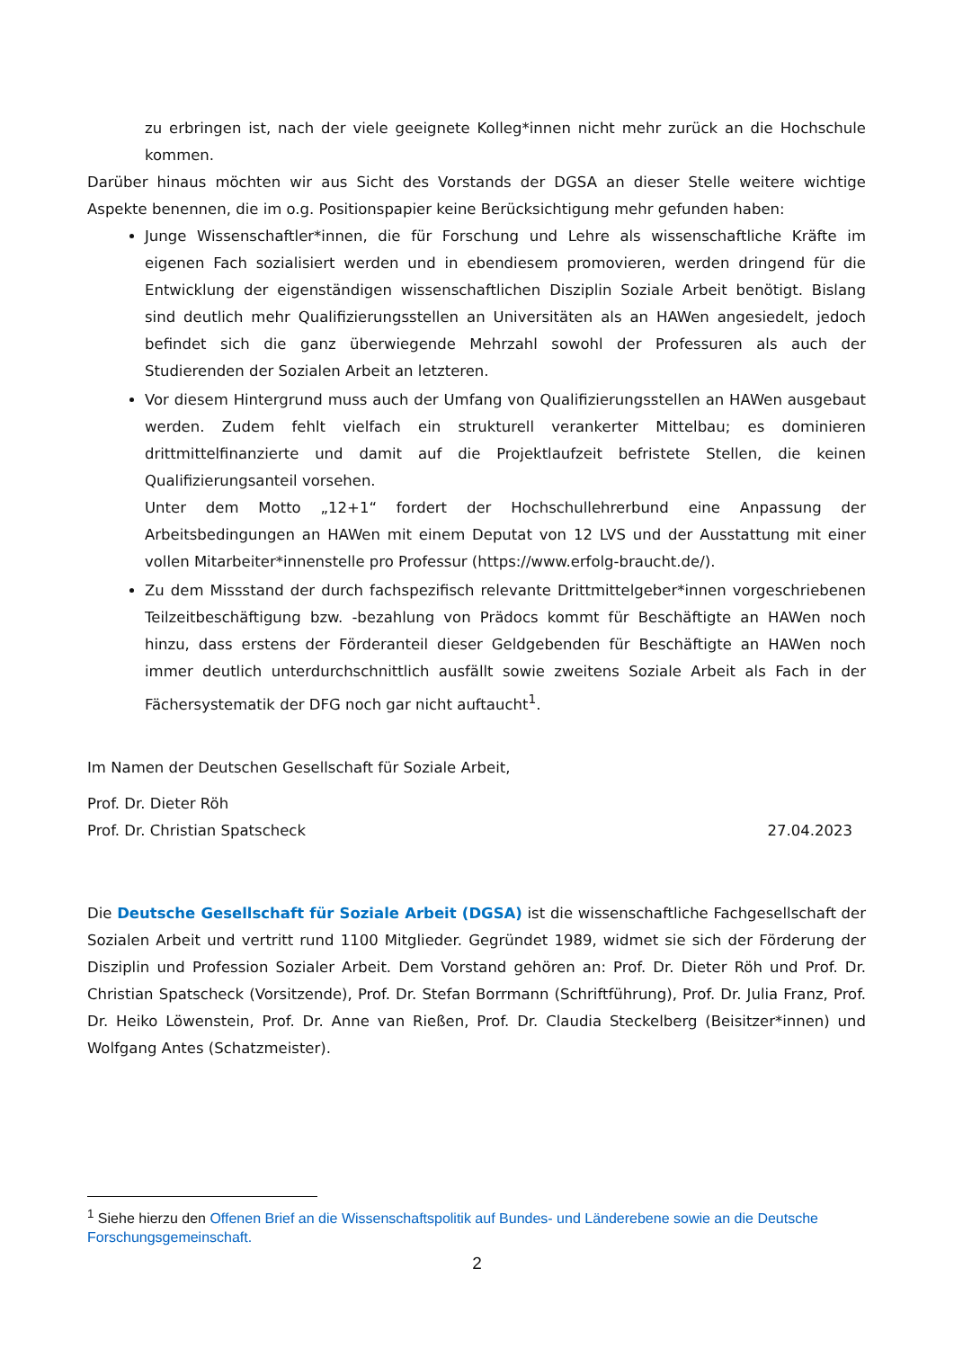zu erbringen ist, nach der viele geeignete Kolleg*innen nicht mehr zurück an die Hochschule kommen.
Darüber hinaus möchten wir aus Sicht des Vorstands der DGSA an dieser Stelle weitere wichtige Aspekte benennen, die im o.g. Positionspapier keine Berücksichtigung mehr gefunden haben:
Junge Wissenschaftler*innen, die für Forschung und Lehre als wissenschaftliche Kräfte im eigenen Fach sozialisiert werden und in ebendiesem promovieren, werden dringend für die Entwicklung der eigenständigen wissenschaftlichen Disziplin Soziale Arbeit benötigt. Bislang sind deutlich mehr Qualifizierungsstellen an Universitäten als an HAWen angesiedelt, jedoch befindet sich die ganz überwiegende Mehrzahl sowohl der Professuren als auch der Studierenden der Sozialen Arbeit an letzteren.
Vor diesem Hintergrund muss auch der Umfang von Qualifizierungsstellen an HAWen ausgebaut werden. Zudem fehlt vielfach ein strukturell verankerter Mittelbau; es dominieren drittmittelfinanzierte und damit auf die Projektlaufzeit befristete Stellen, die keinen Qualifizierungsanteil vorsehen.
Unter dem Motto „12+1“ fordert der Hochschullehrerbund eine Anpassung der Arbeitsbedingungen an HAWen mit einem Deputat von 12 LVS und der Ausstattung mit einer vollen Mitarbeiter*innenstelle pro Professur (https://www.erfolg-braucht.de/).
Zu dem Missstand der durch fachspezifisch relevante Drittmittelgeber*innen vorgeschriebenen Teilzeitbeschäftigung bzw. -bezahlung von Prädocs kommt für Beschäftigte an HAWen noch hinzu, dass erstens der Förderanteil dieser Geldgebenden für Beschäftigte an HAWen noch immer deutlich unterdurchschnittlich ausfällt sowie zweitens Soziale Arbeit als Fach in der Fächersystematik der DFG noch gar nicht auftaucht<sup>1</sup>.
Im Namen der Deutschen Gesellschaft für Soziale Arbeit,
Prof. Dr. Dieter Röh
Prof. Dr. Christian Spatscheck 27.04.2023
Die Deutsche Gesellschaft für Soziale Arbeit (DGSA) ist die wissenschaftliche Fachgesellschaft der Sozialen Arbeit und vertritt rund 1100 Mitglieder. Gegründet 1989, widmet sie sich der Förderung der Disziplin und Profession Sozialer Arbeit. Dem Vorstand gehören an: Prof. Dr. Dieter Röh und Prof. Dr. Christian Spatscheck (Vorsitzende), Prof. Dr. Stefan Borrmann (Schriftführung), Prof. Dr. Julia Franz, Prof. Dr. Heiko Löwenstein, Prof. Dr. Anne van Rießen, Prof. Dr. Claudia Steckelberg (Beisitzer*innen) und Wolfgang Antes (Schatzmeister).
<sup>1</sup> Siehe hierzu den Offenen Brief an die Wissenschaftspolitik auf Bundes- und Länderebene sowie an die Deutsche Forschungsgemeinschaft.
2